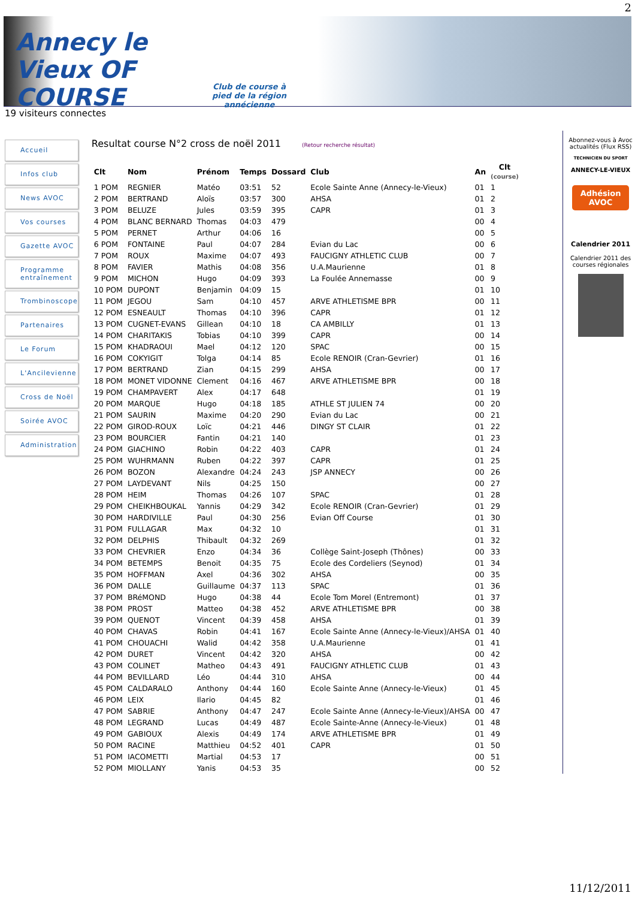2
Annecy le Vieux OF COURSE
Club de course à pied de la région annécienne
19 visiteurs connectes
Accueil
Infos club
News AVOC
Vos courses
Gazette AVOC
Programme entraînement
Trombinoscope
Partenaires
Le Forum
L'Ancilevienne
Cross de Noël
Soirée AVOC
Administration
Resultat course N°2 cross de noël 2011 (Retour recherche résultat)
| Clt | Nom | Prénom | Temps | Dossard | Club | An | Clt (course) |
| --- | --- | --- | --- | --- | --- | --- | --- |
| 1 POM | REGNIER | Matéo | 03:51 | 52 | Ecole Sainte Anne (Annecy-le-Vieux) | 01 | 1 |
| 2 POM | BERTRAND | Aloïs | 03:57 | 300 | AHSA | 01 | 2 |
| 3 POM | BELUZE | Jules | 03:59 | 395 | CAPR | 01 | 3 |
| 4 POM | BLANC BERNARD | Thomas | 04:03 | 479 | | 00 | 4 |
| 5 POM | PERNET | Arthur | 04:06 | 16 | | 00 | 5 |
| 6 POM | FONTAINE | Paul | 04:07 | 284 | Evian du Lac | 00 | 6 |
| 7 POM | ROUX | Maxime | 04:07 | 493 | FAUCIGNY ATHLETIC CLUB | 00 | 7 |
| 8 POM | FAVIER | Mathis | 04:08 | 356 | U.A.Maurienne | 01 | 8 |
| 9 POM | MICHON | Hugo | 04:09 | 393 | La Foulée Annemasse | 00 | 9 |
| 10 POM | DUPONT | Benjamin | 04:09 | 15 | | 01 | 10 |
| 11 POM | JEGOU | Sam | 04:10 | 457 | ARVE ATHLETISME BPR | 00 | 11 |
| 12 POM | ESNEAULT | Thomas | 04:10 | 396 | CAPR | 01 | 12 |
| 13 POM | CUGNET-EVANS | Gillean | 04:10 | 18 | CA AMBILLY | 01 | 13 |
| 14 POM | CHARITAKIS | Tobias | 04:10 | 399 | CAPR | 00 | 14 |
| 15 POM | KHADRAOUI | Mael | 04:12 | 120 | SPAC | 00 | 15 |
| 16 POM | COKYIGIT | Tolga | 04:14 | 85 | Ecole RENOIR (Cran-Gevrier) | 01 | 16 |
| 17 POM | BERTRAND | Zian | 04:15 | 299 | AHSA | 00 | 17 |
| 18 POM | MONET VIDONNE | Clement | 04:16 | 467 | ARVE ATHLETISME BPR | 00 | 18 |
| 19 POM | CHAMPAVERT | Alex | 04:17 | 648 | | 01 | 19 |
| 20 POM | MARQUE | Hugo | 04:18 | 185 | ATHLE ST JULIEN 74 | 00 | 20 |
| 21 POM | SAURIN | Maxime | 04:20 | 290 | Evian du Lac | 00 | 21 |
| 22 POM | GIROD-ROUX | Loïc | 04:21 | 446 | DINGY ST CLAIR | 01 | 22 |
| 23 POM | BOURCIER | Fantin | 04:21 | 140 | | 01 | 23 |
| 24 POM | GIACHINO | Robin | 04:22 | 403 | CAPR | 01 | 24 |
| 25 POM | WUHRMANN | Ruben | 04:22 | 397 | CAPR | 01 | 25 |
| 26 POM | BOZON | Alexandre | 04:24 | 243 | JSP ANNECY | 00 | 26 |
| 27 POM | LAYDEVANT | Nils | 04:25 | 150 | | 00 | 27 |
| 28 POM | HEIM | Thomas | 04:26 | 107 | SPAC | 01 | 28 |
| 29 POM | CHEIKHBOUKAL | Yannis | 04:29 | 342 | Ecole RENOIR (Cran-Gevrier) | 01 | 29 |
| 30 POM | HARDIVILLE | Paul | 04:30 | 256 | Evian Off Course | 01 | 30 |
| 31 POM | FULLAGAR | Max | 04:32 | 10 | | 01 | 31 |
| 32 POM | DELPHIS | Thibault | 04:32 | 269 | | 01 | 32 |
| 33 POM | CHEVRIER | Enzo | 04:34 | 36 | Collège Saint-Joseph (Thônes) | 00 | 33 |
| 34 POM | BETEMPS | Benoit | 04:35 | 75 | Ecole des Cordeliers (Seynod) | 01 | 34 |
| 35 POM | HOFFMAN | Axel | 04:36 | 302 | AHSA | 00 | 35 |
| 36 POM | DALLE | Guillaume | 04:37 | 113 | SPAC | 01 | 36 |
| 37 POM | BRéMOND | Hugo | 04:38 | 44 | Ecole Tom Morel (Entremont) | 01 | 37 |
| 38 POM | PROST | Matteo | 04:38 | 452 | ARVE ATHLETISME BPR | 00 | 38 |
| 39 POM | QUENOT | Vincent | 04:39 | 458 | AHSA | 01 | 39 |
| 40 POM | CHAVAS | Robin | 04:41 | 167 | Ecole Sainte Anne (Annecy-le-Vieux)/AHSA | 01 | 40 |
| 41 POM | CHOUACHI | Walid | 04:42 | 358 | U.A.Maurienne | 01 | 41 |
| 42 POM | DURET | Vincent | 04:42 | 320 | AHSA | 00 | 42 |
| 43 POM | COLINET | Matheo | 04:43 | 491 | FAUCIGNY ATHLETIC CLUB | 01 | 43 |
| 44 POM | BEVILLARD | Léo | 04:44 | 310 | AHSA | 00 | 44 |
| 45 POM | CALDARALO | Anthony | 04:44 | 160 | Ecole Sainte Anne (Annecy-le-Vieux) | 01 | 45 |
| 46 POM | LEIX | Ilario | 04:45 | 82 | | 01 | 46 |
| 47 POM | SABRIE | Anthony | 04:47 | 247 | Ecole Sainte Anne (Annecy-le-Vieux)/AHSA | 00 | 47 |
| 48 POM | LEGRAND | Lucas | 04:49 | 487 | Ecole Sainte-Anne (Annecy-le-Vieux) | 01 | 48 |
| 49 POM | GABIOUX | Alexis | 04:49 | 174 | ARVE ATHLETISME BPR | 01 | 49 |
| 50 POM | RACINE | Matthieu | 04:52 | 401 | CAPR | 01 | 50 |
| 51 POM | IACOMETTI | Martial | 04:53 | 17 | | 00 | 51 |
| 52 POM | MIOLLANY | Yanis | 04:53 | 35 | | 00 | 52 |
Abonnez-vous à Avoc actualités (Flux RSS)
TECHNICIEN DU SPORT
ANNECY-LE-VIEUX
Adhésion AVOC
Calendrier 2011
Calendrier 2011 des courses régionales
11/12/2011